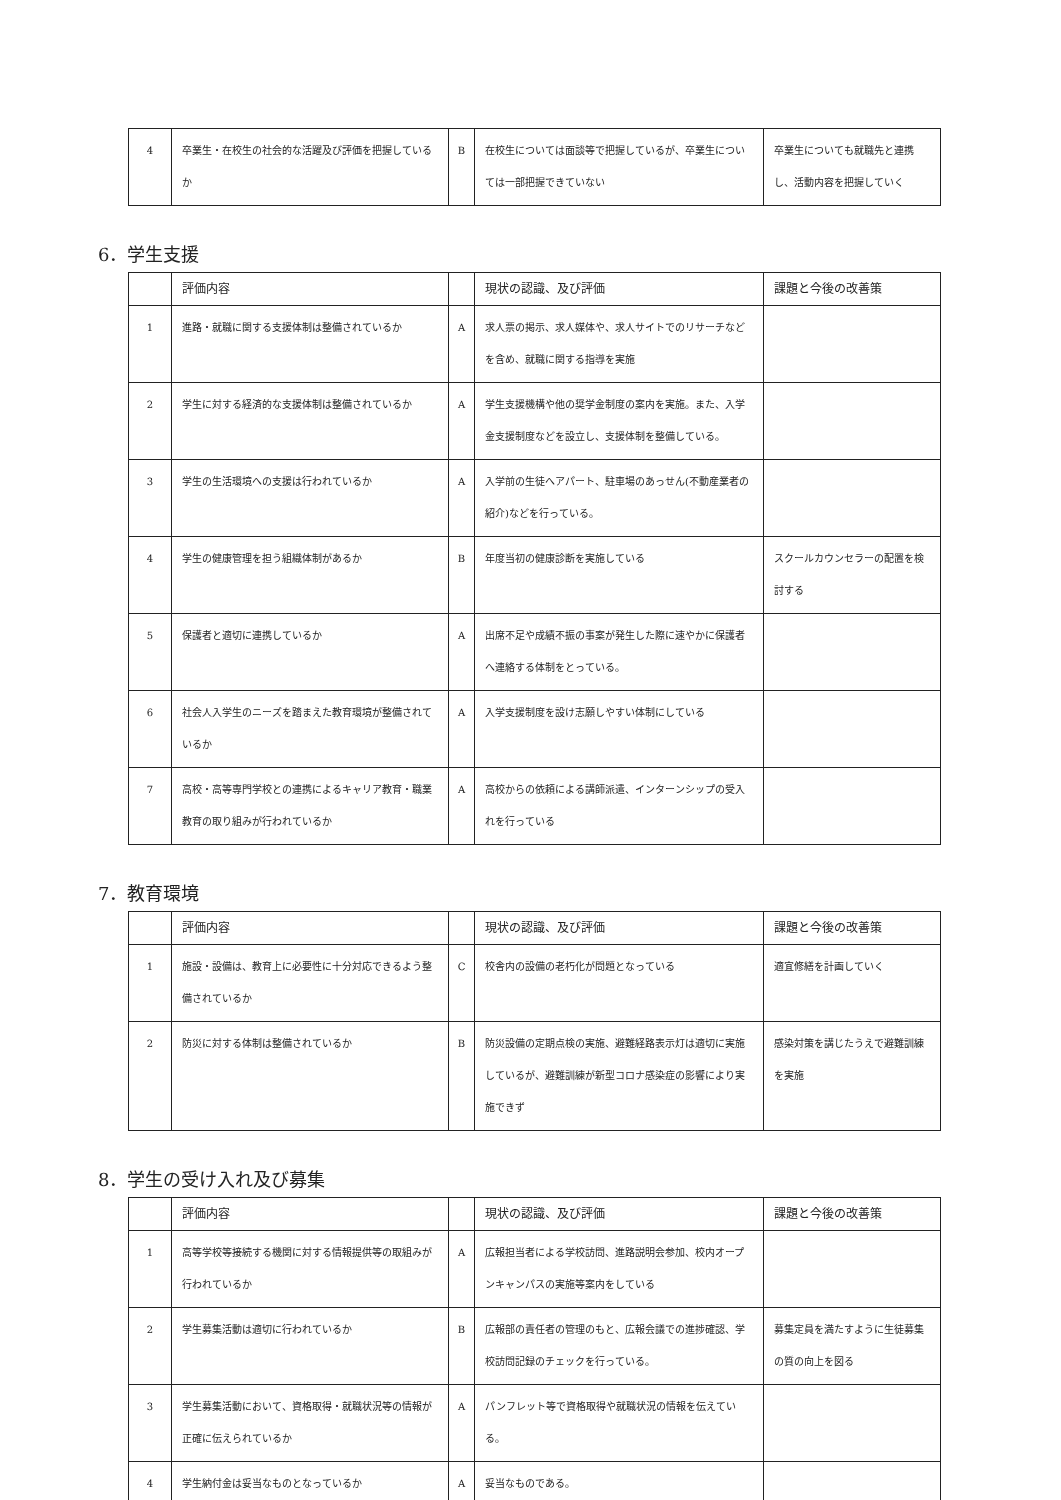| 4 | 卒業生・在校生の社会的な活躍及び評価を把握しているか | B | 在校生については面談等で把握しているが、卒業生については一部把握できていない | 卒業生についても就職先と連携し、活動内容を把握していく |
6．学生支援
| | 評価内容 | | 現状の認識、及び評価 | 課題と今後の改善策 |
| --- | --- | --- | --- | --- |
| 1 | 進路・就職に関する支援体制は整備されているか | A | 求人票の掲示、求人媒体や、求人サイトでのリサーチなどを含め、就職に関する指導を実施 | |
| 2 | 学生に対する経済的な支援体制は整備されているか | A | 学生支援機構や他の奨学金制度の案内を実施。また、入学金支援制度などを設立し、支援体制を整備している。 | |
| 3 | 学生の生活環境への支援は行われているか | A | 入学前の生徒へアパート、駐車場のあっせん(不動産業者の紹介)などを行っている。 | |
| 4 | 学生の健康管理を担う組織体制があるか | B | 年度当初の健康診断を実施している | スクールカウンセラーの配置を検討する |
| 5 | 保護者と適切に連携しているか | A | 出席不足や成績不振の事案が発生した際に速やかに保護者へ連絡する体制をとっている。 | |
| 6 | 社会人入学生のニーズを踏まえた教育環境が整備されているか | A | 入学支援制度を設け志願しやすい体制にしている | |
| 7 | 高校・高等専門学校との連携によるキャリア教育・職業教育の取り組みが行われているか | A | 高校からの依頼による講師派遣、インターンシップの受入れを行っている | |
7．教育環境
| | 評価内容 | | 現状の認識、及び評価 | 課題と今後の改善策 |
| --- | --- | --- | --- | --- |
| 1 | 施設・設備は、教育上に必要性に十分対応できるよう整備されているか | C | 校舎内の設備の老朽化が問題となっている | 適宜修繕を計画していく |
| 2 | 防災に対する体制は整備されているか | B | 防災設備の定期点検の実施、避難経路表示灯は適切に実施しているが、避難訓練が新型コロナ感染症の影響により実施できず | 感染対策を講じたうえで避難訓練を実施 |
8．学生の受け入れ及び募集
| | 評価内容 | | 現状の認識、及び評価 | 課題と今後の改善策 |
| --- | --- | --- | --- | --- |
| 1 | 高等学校等接続する機関に対する情報提供等の取組みが行われているか | A | 広報担当者による学校訪問、進路説明会参加、校内オープンキャンパスの実施等案内をしている | |
| 2 | 学生募集活動は適切に行われているか | B | 広報部の責任者の管理のもと、広報会議での進捗確認、学校訪問記録のチェックを行っている。 | 募集定員を満たすように生徒募集の質の向上を図る |
| 3 | 学生募集活動において、資格取得・就職状況等の情報が正確に伝えられているか | A | パンフレット等で資格取得や就職状況の情報を伝えている。 | |
| 4 | 学生納付金は妥当なものとなっているか | A | 妥当なものである。 | |